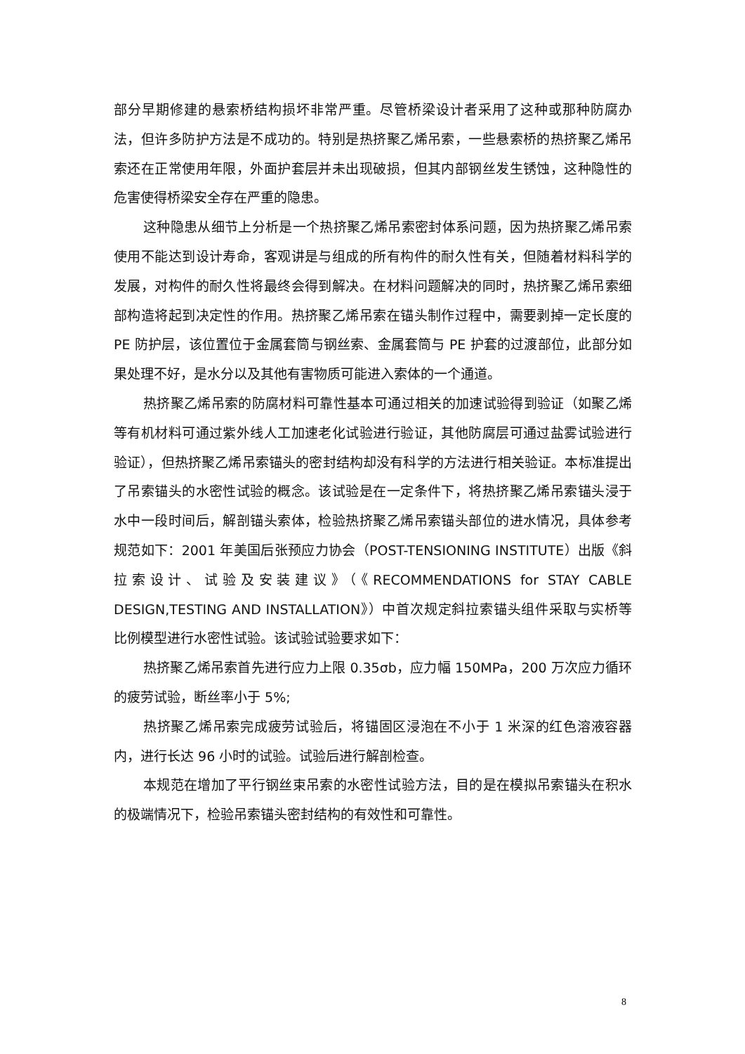部分早期修建的悬索桥结构损坏非常严重。尽管桥梁设计者采用了这种或那种防腐办法，但许多防护方法是不成功的。特别是热挤聚乙烯吊索，一些悬索桥的热挤聚乙烯吊索还在正常使用年限，外面护套层并未出现破损，但其内部钢丝发生锈蚀，这种隐性的危害使得桥梁安全存在严重的隐患。
这种隐患从细节上分析是一个热挤聚乙烯吊索密封体系问题，因为热挤聚乙烯吊索使用不能达到设计寿命，客观讲是与组成的所有构件的耐久性有关，但随着材料科学的发展，对构件的耐久性将最终会得到解决。在材料问题解决的同时，热挤聚乙烯吊索细部构造将起到决定性的作用。热挤聚乙烯吊索在锚头制作过程中，需要剥掉一定长度的 PE 防护层，该位置位于金属套筒与钢丝索、金属套筒与 PE 护套的过渡部位，此部分如果处理不好，是水分以及其他有害物质可能进入索体的一个通道。
热挤聚乙烯吊索的防腐材料可靠性基本可通过相关的加速试验得到验证（如聚乙烯等有机材料可通过紫外线人工加速老化试验进行验证，其他防腐层可通过盐雾试验进行验证），但热挤聚乙烯吊索锚头的密封结构却没有科学的方法进行相关验证。本标准提出了吊索锚头的水密性试验的概念。该试验是在一定条件下，将热挤聚乙烯吊索锚头浸于水中一段时间后，解剖锚头索体，检验热挤聚乙烯吊索锚头部位的进水情况，具体参考规范如下：2001 年美国后张预应力协会（POST-TENSIONING INSTITUTE）出版《斜拉索设计、试验及安装建议》（《RECOMMENDATIONS for STAY CABLE DESIGN,TESTING AND INSTALLATION》）中首次规定斜拉索锚头组件采取与实桥等比例模型进行水密性试验。该试验试验要求如下：
热挤聚乙烯吊索首先进行应力上限 0.35σb，应力幅 150MPa，200 万次应力循环的疲劳试验，断丝率小于 5%;
热挤聚乙烯吊索完成疲劳试验后，将锚固区浸泡在不小于 1 米深的红色溶液容器内，进行长达 96 小时的试验。试验后进行解剖检查。
本规范在增加了平行钢丝束吊索的水密性试验方法，目的是在模拟吊索锚头在积水的极端情况下，检验吊索锚头密封结构的有效性和可靠性。
8